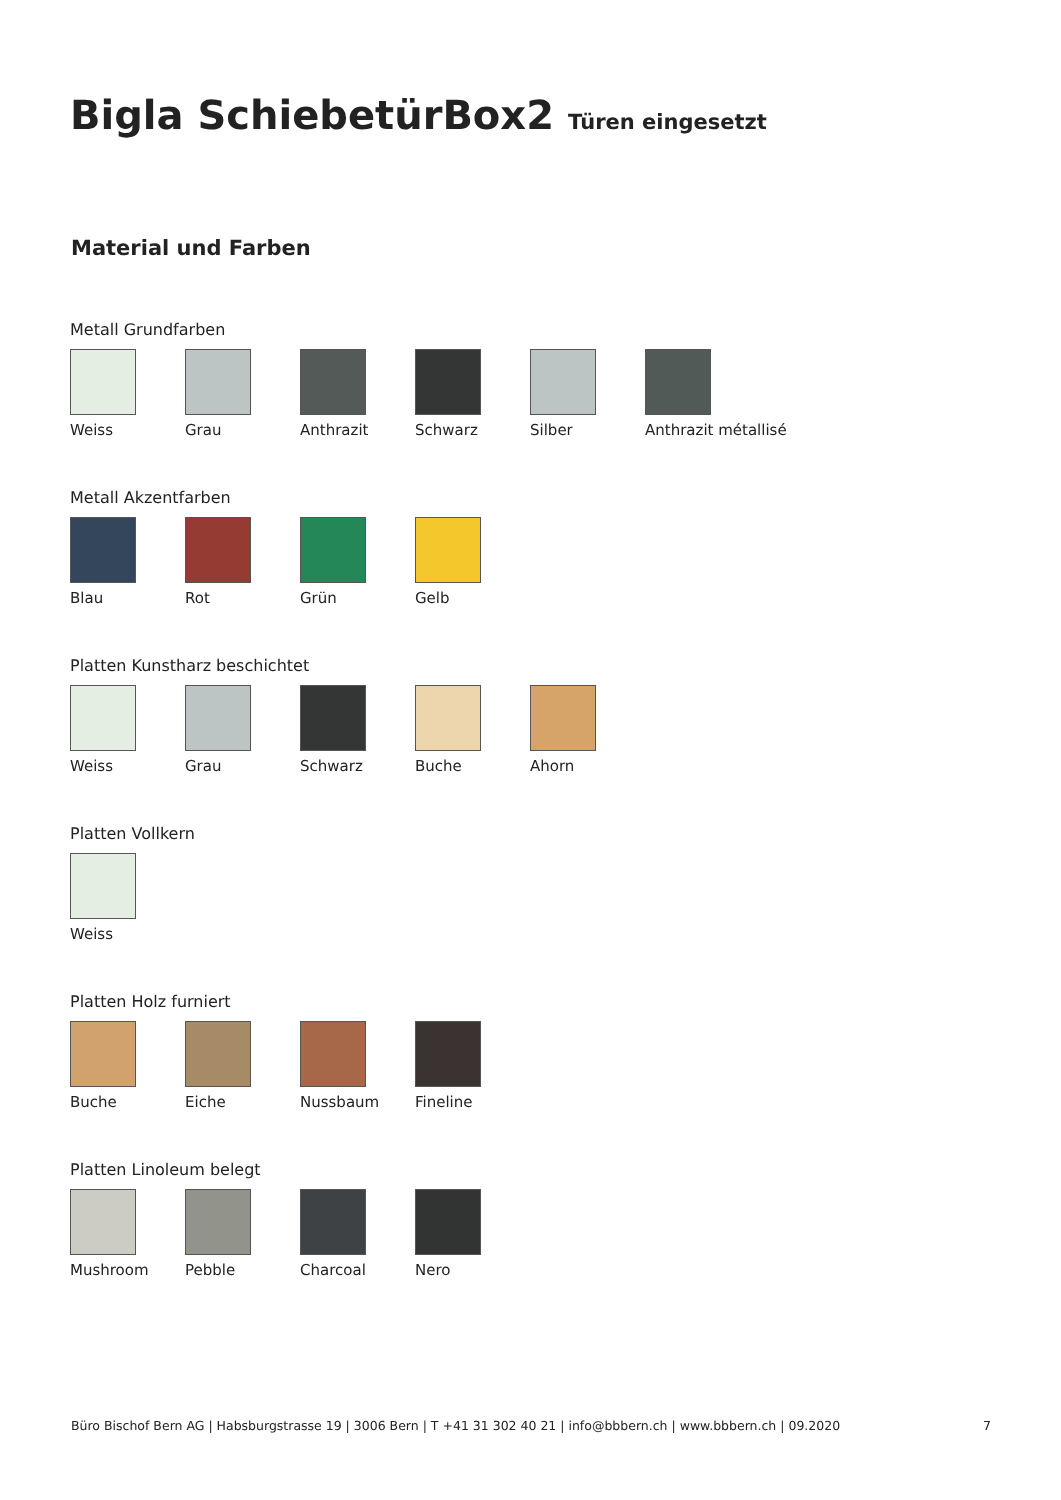Bigla SchiebetürBox2 Türen eingesetzt
Material und Farben
Metall Grundfarben
Weiss Grau Anthrazit Schwarz Silber Anthrazit métallisé
Metall Akzentfarben
Blau Rot Grün Gelb
Platten Kunstharz beschichtet
Weiss Grau Schwarz Buche Ahorn
Platten Vollkern
Weiss
Platten Holz furniert
Buche Eiche Nussbaum Fineline
Platten Linoleum belegt
Mushroom Pebble Charcoal Nero
Büro Bischof Bern AG | Habsburgstrasse 19 | 3006 Bern | T +41 31 302 40 21 | info@bbbern.ch | www.bbbern.ch | 09.2020 7